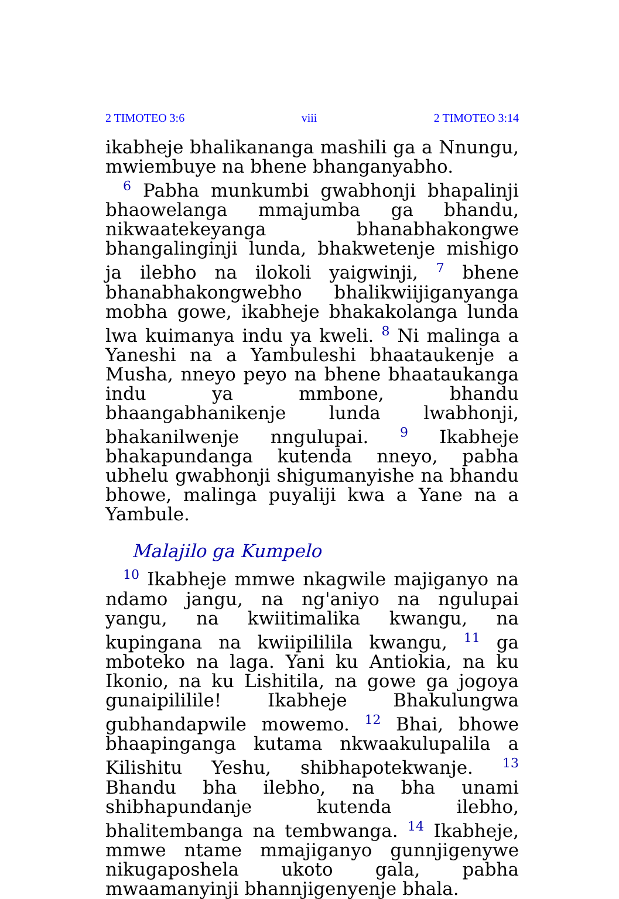2 TIMOTEO 3:6 viii 2 TIMOTEO 3:14
ikabheje bhalikananga mashili ga a Nnungu, mwiembuye na bhene bhanganyabho.
<sup>6</sup> Pabha munkumbi gwabhonji bhapalinji bhaowelanga mmajumba ga bhandu, nikwaatekeyanga bhanabhakongwe bhangalinginji lunda, bhakwetenje mishigo ja ilebho na ilokoli yaigwinji, <sup>7</sup> bhene bhanabhakongwebho bhalikwiijiganyanga mobha gowe, ikabheje bhakakolanga lunda lwa kuimanya indu ya kweli. <sup>8</sup> Ni malinga a Yaneshi na a Yambuleshi bhaataukenje a Musha, nneyo peyo na bhene bhaataukanga indu ya mmbone, bhandu bhaangabhanikenje lunda lwabhonji, bhakanilwenje nngulupai. <sup>9</sup> Ikabheje bhakapundanga kutenda nneyo, pabha ubhelu gwabhonji shigumanyishe na bhandu bhowe, malinga puyaliji kwa a Yane na a Yambule.
Malajilo ga Kumpelo
<sup>10</sup> Ikabheje mmwe nkagwile majiganyo na ndamo jangu, na ng'aniyo na ngulupai yangu, na kwiitimalika kwangu, na kupingana na kwiipililila kwangu, <sup>11</sup> ga mboteko na laga. Yani ku Antiokia, na ku Ikonio, na ku Lishitila, na gowe ga jogoya gunaipililile! Ikabheje Bhakulungwa gubhandapwile mowemo. <sup>12</sup> Bhai, bhowe bhaapinganga kutama nkwaakulupalila a Kilishitu Yeshu, shibhapotekwanje. <sup>13</sup> Bhandu bha ilebho, na bha unami shibhapundanje kutenda ilebho, bhalitembanga na tembwanga. <sup>14</sup> Ikabheje, mmwe ntame mmajiganyo gunnjigenywe nikugaposhela ukoto gala, pabha mwaamanyinji bhannjigenyenje bhala.